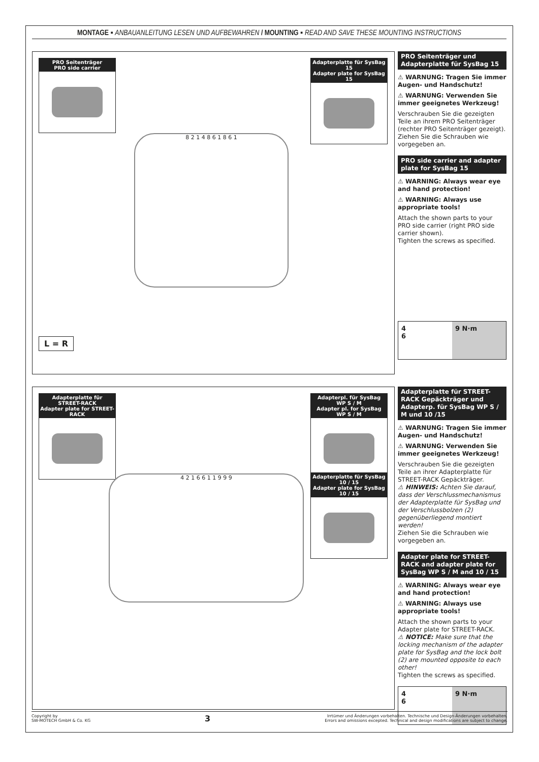MONTAGE ▪ ANBAUANLEITUNG LESEN UND AUFBEWAHREN / MOUNTING ▪ READ AND SAVE THESE MOUNTING INSTRUCTIONS
PRO Seitenträger
PRO side carrier
Adapterplatte für SysBag 15
Adapter plate for SysBag 15
8 2 1 4 8 6 1 8 6 1
L = R
PRO Seitenträger und Adapterplatte für SysBag 15
⚠ WARNUNG: Tragen Sie immer Augen- und Handschutz!
⚠ WARNUNG: Verwenden Sie immer geeignetes Werkzeug!
Verschrauben Sie die gezeigten Teile an ihrem PRO Seitenträger (rechter PRO Seitenträger gezeigt). Ziehen Sie die Schrauben wie vorgegeben an.
PRO side carrier and adapter plate for SysBag 15
⚠ WARNING: Always wear eye and hand protection!
⚠ WARNING: Always use appropriate tools!
Attach the shown parts to your PRO side carrier (right PRO side carrier shown).
Tighten the screws as specified.
4
6
9 N·m
Adapterplatte für STREET-RACK
Adapter plate for STREET-RACK
Adapterpl. für SysBag WP S / M
Adapter pl. for SysBag WP S / M
Adapterplatte für SysBag 10 / 15
Adapter plate for SysBag 10 / 15
4 2 1 6 6 1 1 9 9 9
Adapterplatte für STREET-RACK Gepäckträger und Adapterp. für SysBag WP S / M und 10 /15
⚠ WARNUNG: Tragen Sie immer Augen- und Handschutz!
⚠ WARNUNG: Verwenden Sie immer geeignetes Werkzeug!
Verschrauben Sie die gezeigten Teile an ihrer Adapterplatte für STREET-RACK Gepäckträger.
⚠ HINWEIS: Achten Sie darauf, dass der Verschlussmechanismus der Adapterplatte für SysBag und der Verschlussbolzen (2) gegenüberliegend montiert werden!
Ziehen Sie die Schrauben wie vorgegeben an.
Adapter plate for STREET-RACK and adapter plate for SysBag WP S / M and 10 / 15
⚠ WARNING: Always wear eye and hand protection!
⚠ WARNING: Always use appropriate tools!
Attach the shown parts to your Adapter plate for STREET-RACK.
⚠ NOTICE: Make sure that the locking mechanism of the adapter plate for SysBag and the lock bolt (2) are mounted opposite to each other!
Tighten the screws as specified.
4
6
9 N·m
Copyright by
SW-MOTECH GmbH & Co. KG
3
Irrtümer und Änderungen vorbehalten. Technische und Design-Änderungen vorbehalten.
Errors and omissions excepted. Technical and design modifications are subject to change.